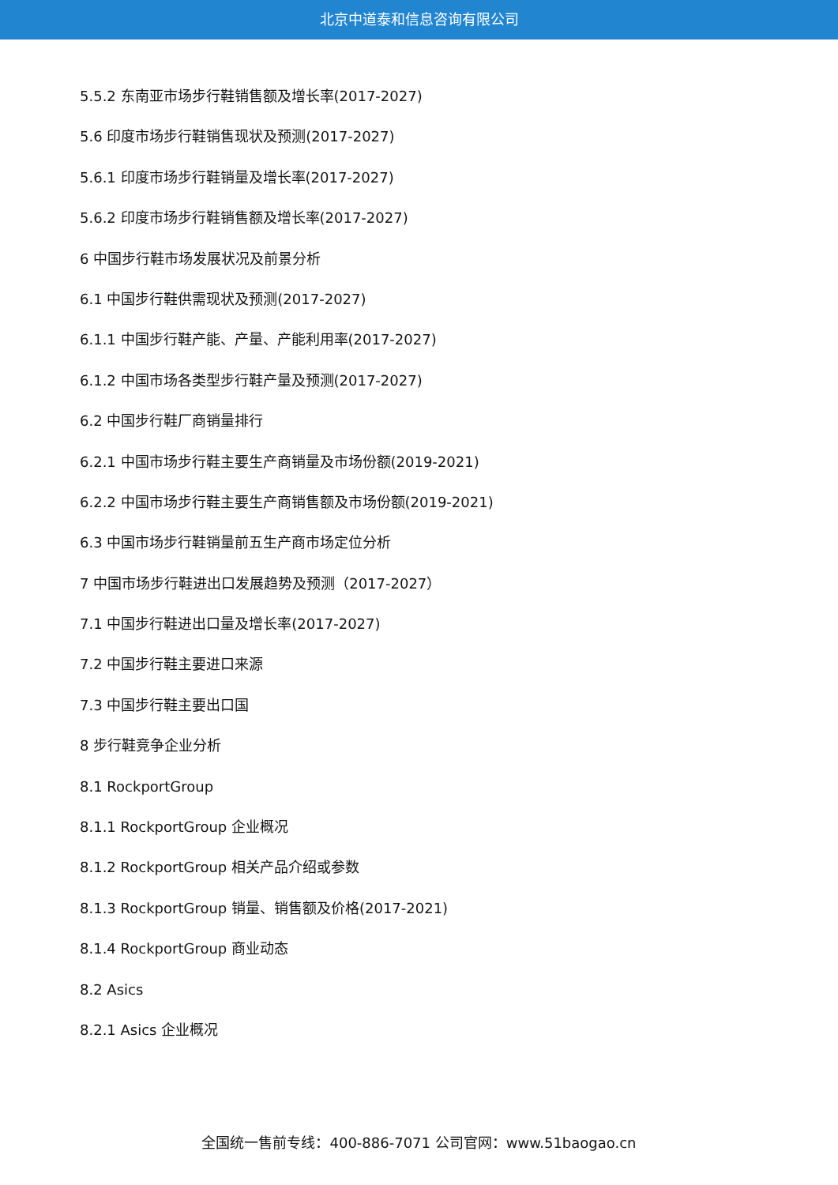北京中道泰和信息咨询有限公司
5.5.2 东南亚市场步行鞋销售额及增长率(2017-2027)
5.6 印度市场步行鞋销售现状及预测(2017-2027)
5.6.1 印度市场步行鞋销量及增长率(2017-2027)
5.6.2 印度市场步行鞋销售额及增长率(2017-2027)
6 中国步行鞋市场发展状况及前景分析
6.1 中国步行鞋供需现状及预测(2017-2027)
6.1.1 中国步行鞋产能、产量、产能利用率(2017-2027)
6.1.2 中国市场各类型步行鞋产量及预测(2017-2027)
6.2 中国步行鞋厂商销量排行
6.2.1 中国市场步行鞋主要生产商销量及市场份额(2019-2021)
6.2.2 中国市场步行鞋主要生产商销售额及市场份额(2019-2021)
6.3 中国市场步行鞋销量前五生产商市场定位分析
7 中国市场步行鞋进出口发展趋势及预测（2017-2027）
7.1 中国步行鞋进出口量及增长率(2017-2027)
7.2 中国步行鞋主要进口来源
7.3 中国步行鞋主要出口国
8 步行鞋竞争企业分析
8.1 RockportGroup
8.1.1 RockportGroup 企业概况
8.1.2 RockportGroup 相关产品介绍或参数
8.1.3 RockportGroup 销量、销售额及价格(2017-2021)
8.1.4 RockportGroup 商业动态
8.2 Asics
8.2.1 Asics 企业概况
全国统一售前专线：400-886-7071 公司官网：www.51baogao.cn